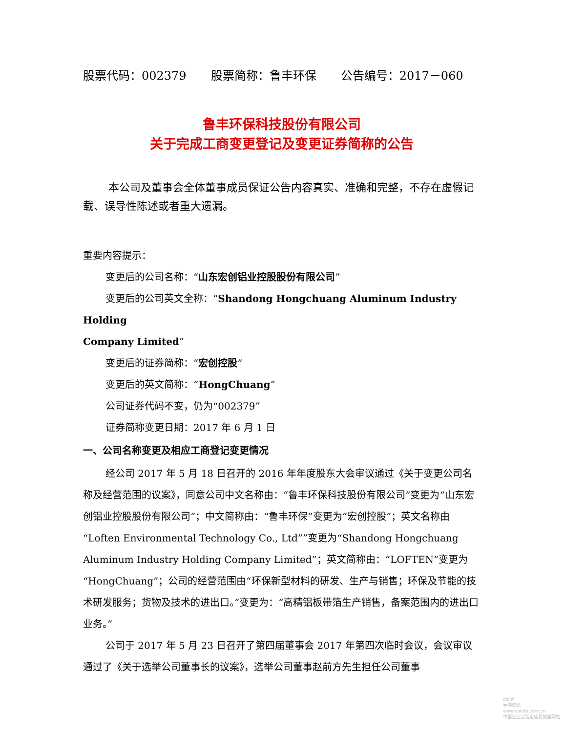股票代码：002379 股票简称：鲁丰环保 公告编号：2017－060
鲁丰环保科技股份有限公司
关于完成工商变更登记及变更证券简称的公告
本公司及董事会全体董事成员保证公告内容真实、准确和完整，不存在虚假记载、误导性陈述或者重大遗漏。
重要内容提示：
变更后的公司名称：“山东宏创铝业控股股份有限公司”
变更后的公司英文全称：“Shandong Hongchuang Aluminum Industry Holding
Company Limited”
变更后的证券简称：“宏创控股”
变更后的英文简称：“HongChuang”
公司证券代码不变，仍为“002379”
证券简称变更日期：2017 年 6 月 1 日
一、公司名称变更及相应工商登记变更情况
经公司 2017 年 5 月 18 日召开的 2016 年年度股东大会审议通过《关于变更公司名称及经营范围的议案》，同意公司中文名称由：“鲁丰环保科技股份有限公司”变更为“山东宏创铝业控股股份有限公司”；中文简称由：“鲁丰环保”变更为“宏创控股”；英文名称由“Loften Environmental Technology Co., Ltd””变更为“Shandong Hongchuang Aluminum Industry Holding Company Limited”；英文简称由：“LOFTEN”变更为“HongChuang”；公司的经营范围由“环保新型材料的研发、生产与销售；环保及节能的技术研发服务；货物及技术的进出口。”变更为：“高精铝板带箔生产销售，备案范围内的进出口业务。”
公司于 2017 年 5 月 23 日召开了第四届董事会 2017 年第四次临时会议，会议审议通过了《关于选举公司董事长的议案》，选举公司董事赵前方先生担任公司董事
cninf
巨潮资讯
www.cninfo.com.cn
中国证监会指定信息披露网站